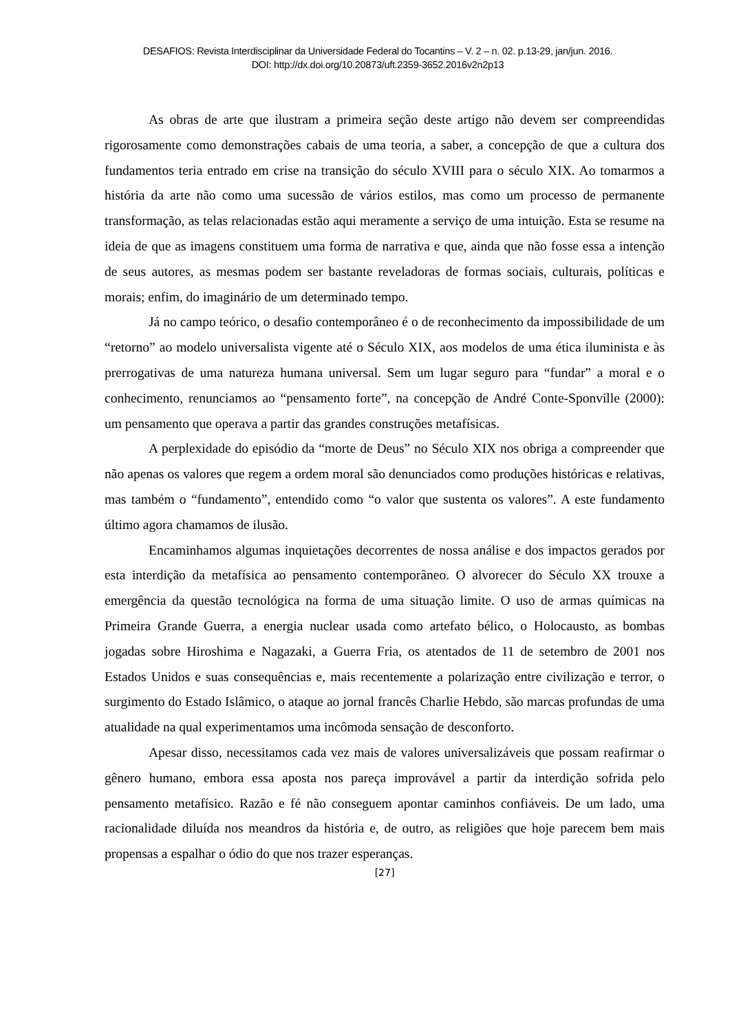DESAFIOS: Revista Interdisciplinar da Universidade Federal do Tocantins – V. 2 – n. 02. p.13-29, jan/jun. 2016.
DOI: http://dx.doi.org/10.20873/uft.2359-3652.2016v2n2p13
As obras de arte que ilustram a primeira seção deste artigo não devem ser compreendidas rigorosamente como demonstrações cabais de uma teoria, a saber, a concepção de que a cultura dos fundamentos teria entrado em crise na transição do século XVIII para o século XIX. Ao tomarmos a história da arte não como uma sucessão de vários estilos, mas como um processo de permanente transformação, as telas relacionadas estão aqui meramente a serviço de uma intuição. Esta se resume na ideia de que as imagens constituem uma forma de narrativa e que, ainda que não fosse essa a intenção de seus autores, as mesmas podem ser bastante reveladoras de formas sociais, culturais, políticas e morais; enfim, do imaginário de um determinado tempo.
Já no campo teórico, o desafio contemporâneo é o de reconhecimento da impossibilidade de um “retorno” ao modelo universalista vigente até o Século XIX, aos modelos de uma ética iluminista e às prerrogativas de uma natureza humana universal. Sem um lugar seguro para “fundar” a moral e o conhecimento, renunciamos ao “pensamento forte”, na concepção de André Conte-Sponville (2000): um pensamento que operava a partir das grandes construções metafísicas.
A perplexidade do episódio da “morte de Deus” no Século XIX nos obriga a compreender que não apenas os valores que regem a ordem moral são denunciados como produções históricas e relativas, mas também o “fundamento”, entendido como “o valor que sustenta os valores”. A este fundamento último agora chamamos de ilusão.
Encaminhamos algumas inquietações decorrentes de nossa análise e dos impactos gerados por esta interdição da metafísica ao pensamento contemporâneo. O alvorecer do Século XX trouxe a emergência da questão tecnológica na forma de uma situação limite. O uso de armas químicas na Primeira Grande Guerra, a energia nuclear usada como artefato bélico, o Holocausto, as bombas jogadas sobre Hiroshima e Nagazaki, a Guerra Fria, os atentados de 11 de setembro de 2001 nos Estados Unidos e suas consequências e, mais recentemente a polarização entre civilização e terror, o surgimento do Estado Islâmico, o ataque ao jornal francês Charlie Hebdo, são marcas profundas de uma atualidade na qual experimentamos uma incômoda sensação de desconforto.
Apesar disso, necessitamos cada vez mais de valores universalizáveis que possam reafirmar o gênero humano, embora essa aposta nos pareça improvável a partir da interdição sofrida pelo pensamento metafísico. Razão e fé não conseguem apontar caminhos confiáveis. De um lado, uma racionalidade diluída nos meandros da história e, de outro, as religiões que hoje parecem bem mais propensas a espalhar o ódio do que nos trazer esperanças.
[27]